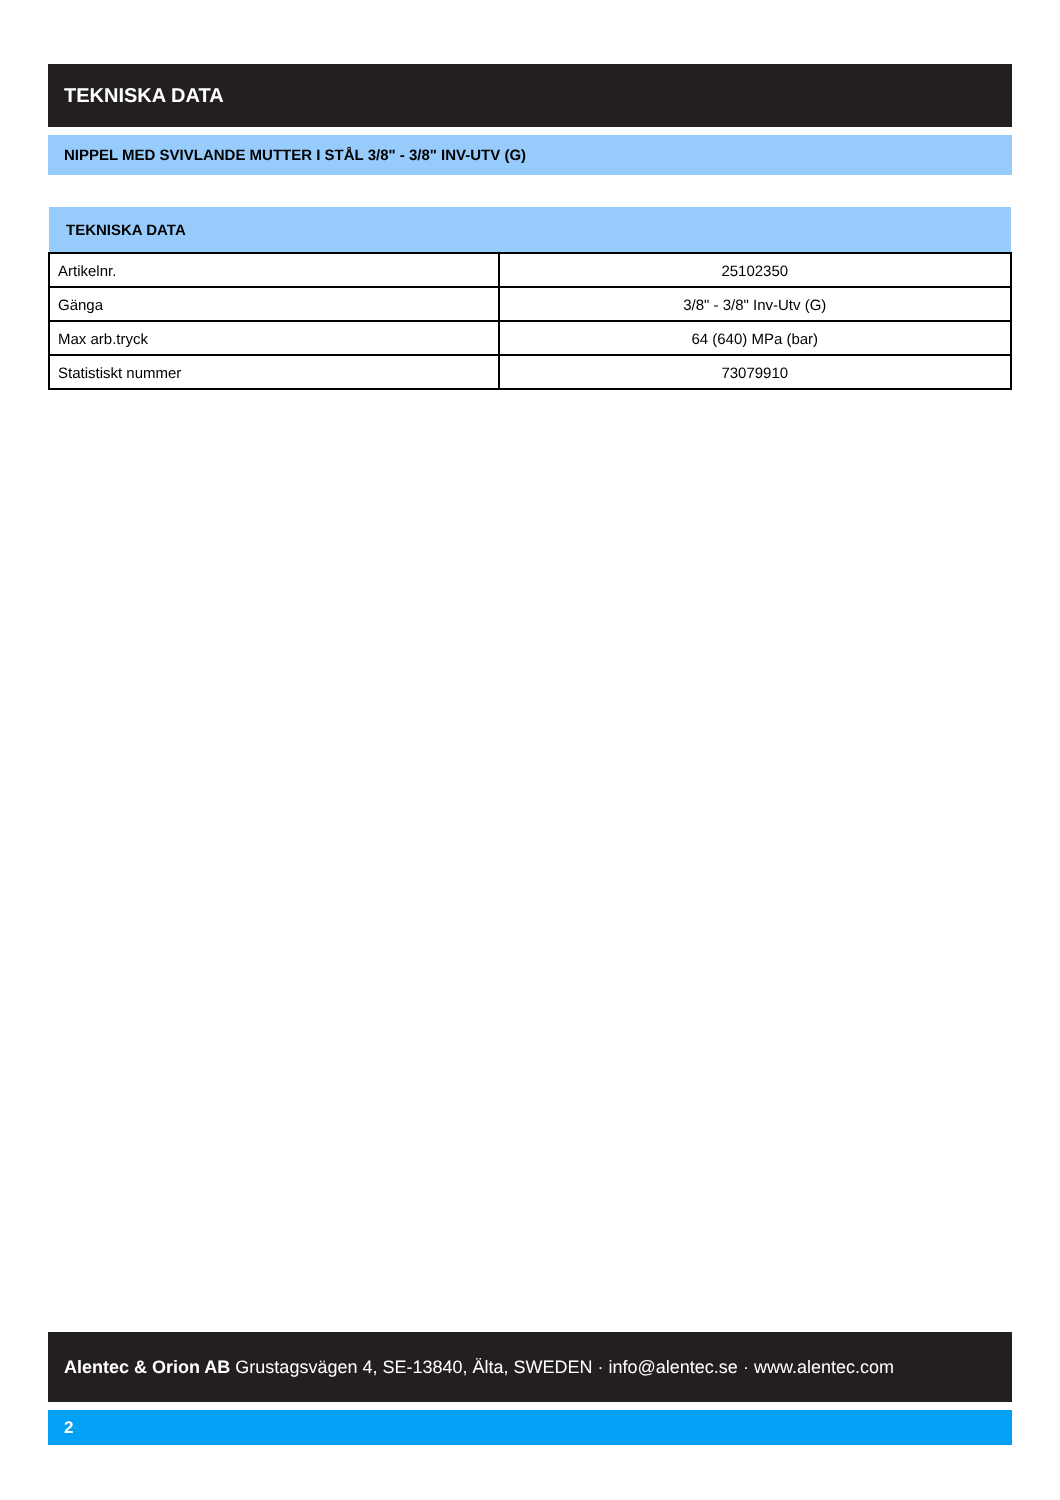TEKNISKA DATA
NIPPEL MED SVIVLANDE MUTTER I STÅL 3/8" - 3/8" INV-UTV (G)
| TEKNISKA DATA | |
| --- | --- |
| Artikelnr. | 25102350 |
| Gänga | 3/8" - 3/8" Inv-Utv (G) |
| Max arb.tryck | 64 (640) MPa (bar) |
| Statistiskt nummer | 73079910 |
Alentec & Orion AB Grustagsvägen 4, SE-13840, Älta, SWEDEN · info@alentec.se · www.alentec.com
2